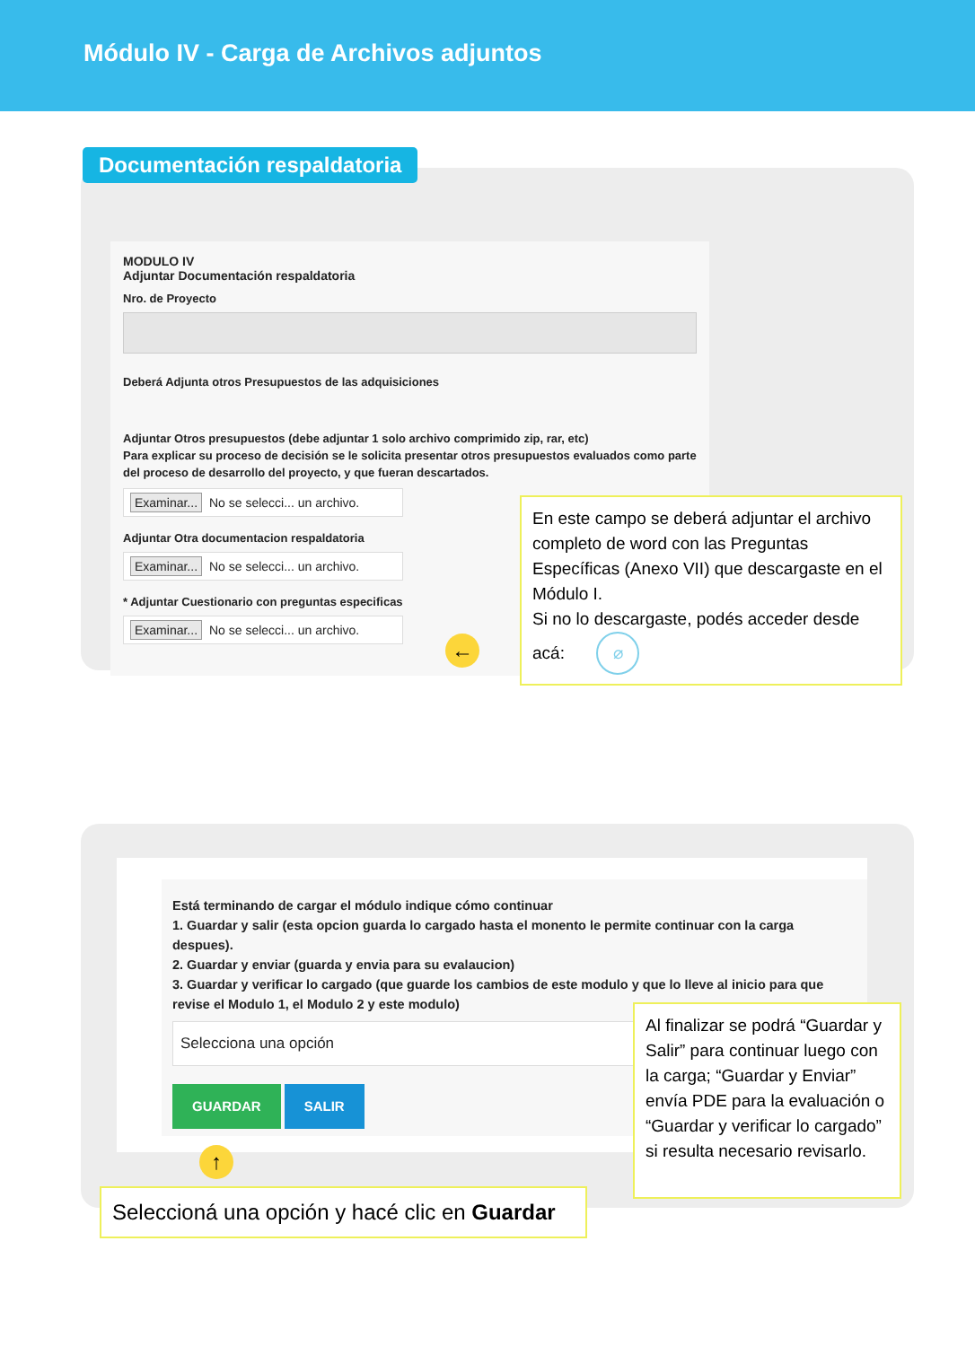Módulo IV - Carga de Archivos adjuntos
Documentación respaldatoria
MODULO IV
Adjuntar Documentación respaldatoria
Nro. de Proyecto
Deberá Adjunta otros Presupuestos de las adquisiciones
Adjuntar Otros presupuestos (debe adjuntar 1 solo archivo comprimido zip, rar, etc)
Para explicar su proceso de decisión se le solicita presentar otros presupuestos evaluados como parte del proceso de desarrollo del proyecto, y que fueran descartados.
Examinar... No se selecci... un archivo.
Adjuntar Otra documentacion respaldatoria
Examinar... No se selecci... un archivo.
* Adjuntar Cuestionario con preguntas especificas
Examinar... No se selecci... un archivo.
←
En este campo se deberá adjuntar el archivo completo de word con las Preguntas Específicas (Anexo VII) que descargaste en el Módulo I.
Si no lo descargaste, podés acceder desde acá: ⌀
Está terminando de cargar el módulo indique cómo continuar
1. Guardar y salir (esta opcion guarda lo cargado hasta el monento le permite continuar con la carga despues).
2. Guardar y enviar (guarda y envia para su evalaucion)
3. Guardar y verificar lo cargado (que guarde los cambios de este modulo y que lo lleve al inicio para que revise el Modulo 1, el Modulo 2 y este modulo)
Selecciona una opción
GUARDAR SALIR
↑
Seleccioná una opción y hacé clic en Guardar
Al finalizar se podrá “Guardar y Salir” para continuar luego con la carga; “Guardar y Enviar” envía PDE para la evaluación o “Guardar y verificar lo cargado” si resulta necesario revisarlo.